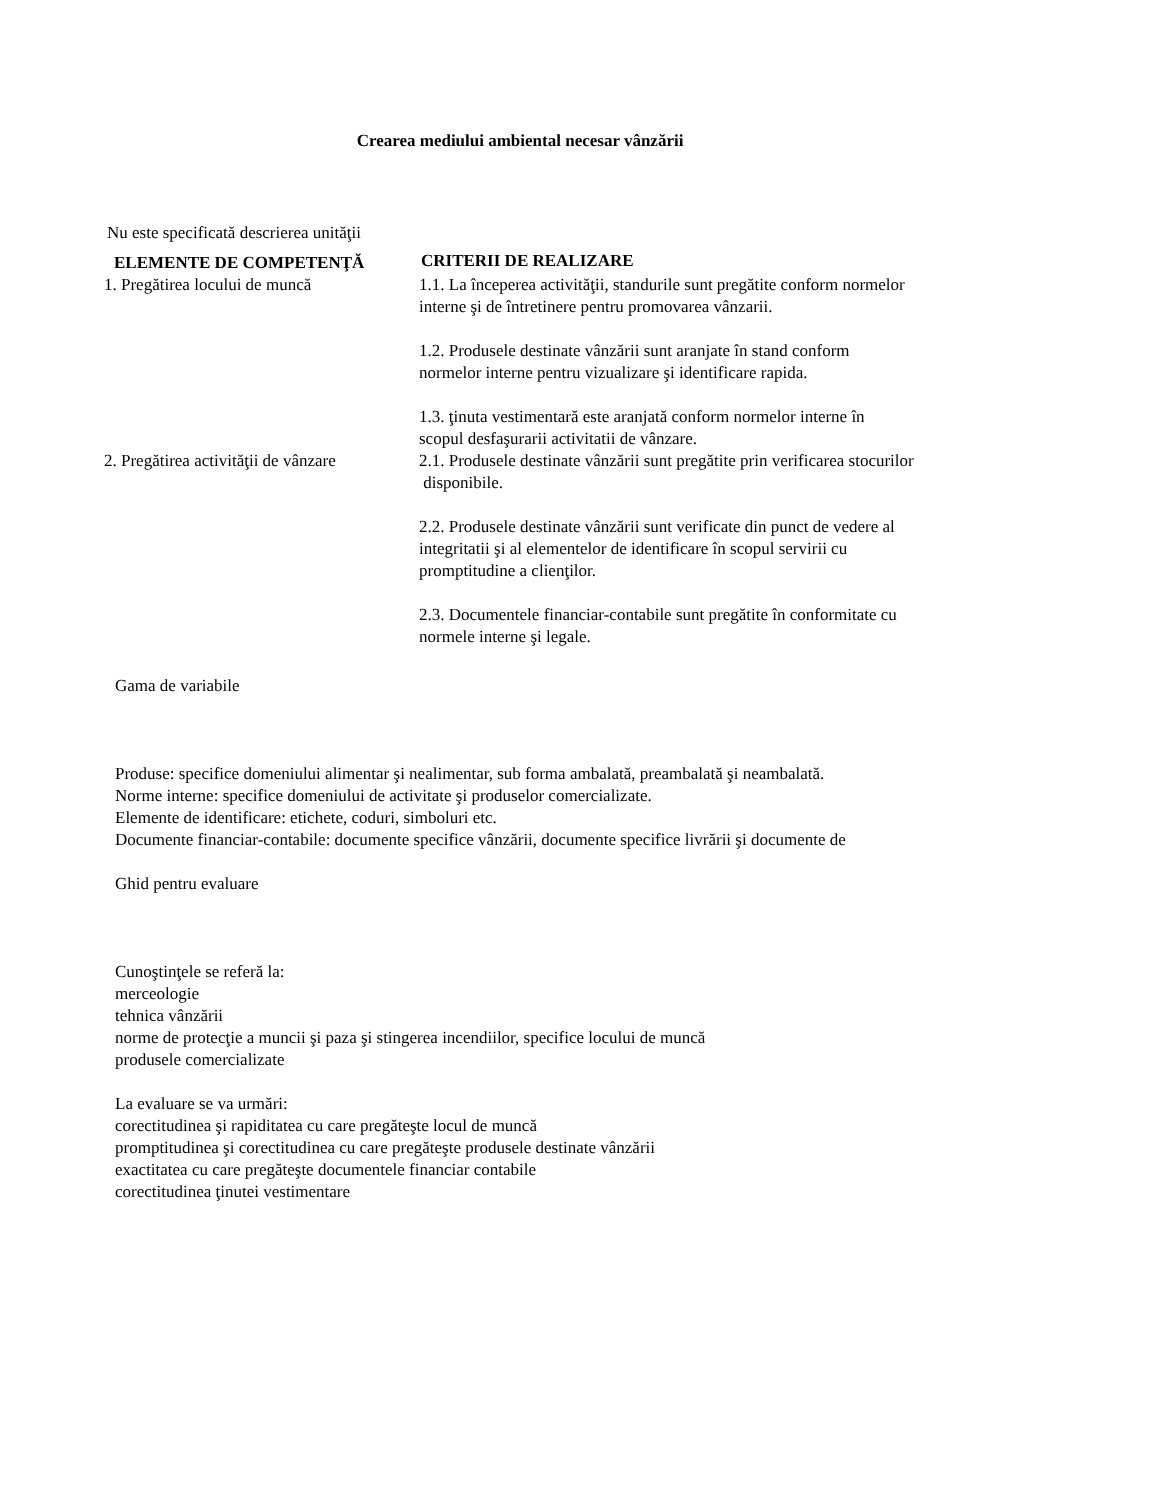Crearea mediului ambiental necesar vânzării
Nu este specificată descrierea unităţii
| ELEMENTE DE COMPETENŢĂ | CRITERII DE REALIZARE |
| --- | --- |
| 1. Pregătirea locului de muncă | 1.1. La începerea activităţii, standurile sunt pregătite conform normelor interne şi de întretinere pentru promovarea vânzarii. 1.2. Produsele destinate vânzării sunt aranjate în stand conform normelor interne pentru vizualizare şi identificare rapida. 1.3. ţinuta vestimentară este aranjată conform normelor interne în scopul desfaşurarii activitatii de vânzare. |
| 2. Pregătirea activităţii de vânzare | 2.1. Produsele destinate vânzării sunt pregătite prin verificarea stocurilor disponibile. 2.2. Produsele destinate vânzării sunt verificate din punct de vedere al integritatii şi al elementelor de identificare în scopul servirii cu promptitudine a clienţilor. 2.3. Documentele financiar-contabile sunt pregătite în conformitate cu normele interne şi legale. |
Gama de variabile
Produse: specifice domeniului alimentar şi nealimentar, sub forma ambalată, preambalată şi neambalată.
Norme interne: specifice domeniului de activitate şi produselor comercializate.
Elemente de identificare: etichete, coduri, simboluri etc.
Documente financiar-contabile: documente specifice vânzării, documente specifice livrării şi documente de
Ghid pentru evaluare
Cunoştinţele se referă la:
merceologie
tehnica vânzării
norme de protecţie a muncii şi paza şi stingerea incendiilor, specifice locului de muncă
produsele comercializate
La evaluare se va urmări:
corectitudinea şi rapiditatea cu care pregăteşte locul de muncă
promptitudinea şi corectitudinea cu care pregăteşte produsele destinate vânzării
exactitatea cu care pregăteşte documentele financiar contabile
corectitudinea ţinutei vestimentare